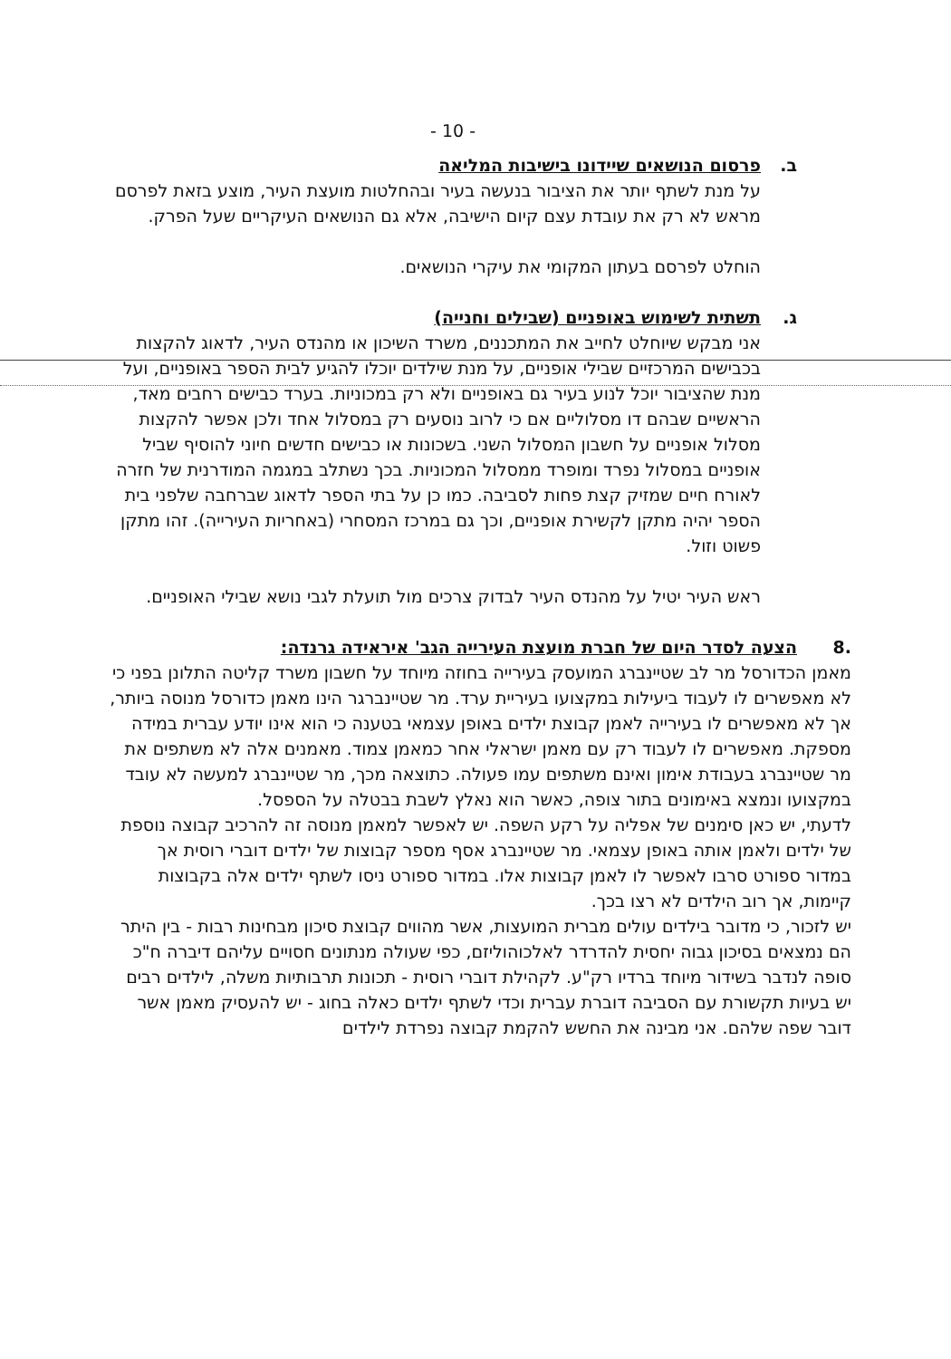- 10 -
ב. פרסום הנושאים שיידונו בישיבות המליאה
על מנת לשתף יותר את הציבור בנעשה בעיר ובהחלטות מועצת העיר, מוצע בזאת לפרסם מראש לא רק את עובדת עצם קיום הישיבה, אלא גם הנושאים העיקריים שעל הפרק.
הוחלט לפרסם בעתון המקומי את עיקרי הנושאים.
ג. תשתית לשימוש באופניים (שבילים וחנייה)
אני מבקש שיוחלט לחייב את המתכננים, משרד השיכון או מהנדס העיר, לדאוג להקצות בכבישים המרכזיים שבילי אופניים, על מנת שילדים יוכלו להגיע לבית הספר באופניים, ועל מנת שהציבור יוכל לנוע בעיר גם באופניים ולא רק במכוניות. בערד כבישים רחבים מאד, הראשיים שבהם דו מסלוליים אם כי לרוב נוסעים רק במסלול אחד ולכן אפשר להקצות מסלול אופניים על חשבון המסלול השני. בשכונות או כבישים חדשים חיוני להוסיף שביל אופניים במסלול נפרד ומופרד ממסלול המכוניות. בכך נשתלב במגמה המודרנית של חזרה לאורח חיים שמזיק קצת פחות לסביבה. כמו כן על בתי הספר לדאוג שברחבה שלפני בית הספר יהיה מתקן לקשירת אופניים, וכך גם במרכז המסחרי (באחריות העירייה). זהו מתקן פשוט וזול.
ראש העיר יטיל על מהנדס העיר לבדוק צרכים מול תועלת לגבי נושא שבילי האופניים.
.8 הצעה לסדר היום של חברת מועצת העירייה הגב' איראידה גרנדה:
מאמן הכדורסל מר לב שטיינברג המועסק בעירייה בחוזה מיוחד על חשבון משרד קליטה התלונן בפני כי לא מאפשרים לו לעבוד ביעילות במקצועו בעיריית ערד. מר שטיינברגר הינו מאמן כדורסל מנוסה ביותר, אך לא מאפשרים לו בעירייה לאמן קבוצת ילדים באופן עצמאי בטענה כי הוא אינו יודע עברית במידה מספקת. מאפשרים לו לעבוד רק עם מאמן ישראלי אחר כמאמן צמוד. מאמנים אלה לא משתפים את מר שטיינברג בעבודת אימון ואינם משתפים עמו פעולה. כתוצאה מכך, מר שטיינברג למעשה לא עובד במקצועו ונמצא באימונים בתור צופה, כאשר הוא נאלץ לשבת בבטלה על הספסל.
לדעתי, יש כאן סימנים של אפליה על רקע השפה. יש לאפשר למאמן מנוסה זה להרכיב קבוצה נוספת של ילדים ולאמן אותה באופן עצמאי. מר שטיינברג אסף מספר קבוצות של ילדים דוברי רוסית אך במדור ספורט סרבו לאפשר לו לאמן קבוצות אלו. במדור ספורט ניסו לשתף ילדים אלה בקבוצות קיימות, אך רוב הילדים לא רצו בכך.
יש לזכור, כי מדובר בילדים עולים מברית המועצות, אשר מהווים קבוצת סיכון מבחינות רבות - בין היתר הם נמצאים בסיכון גבוה יחסית להדרדר לאלכוהוליזם, כפי שעולה מנתונים חסויים עליהם דיברה ח"כ סופה לנדבר בשידור מיוחד ברדיו רק"ע. לקהילת דוברי רוסית - תכונות תרבותיות משלה, לילדים רבים יש בעיות תקשורת עם הסביבה דוברת עברית וכדי לשתף ילדים כאלה בחוג - יש להעסיק מאמן אשר דובר שפה שלהם. אני מבינה את החשש להקמת קבוצה נפרדת לילדים